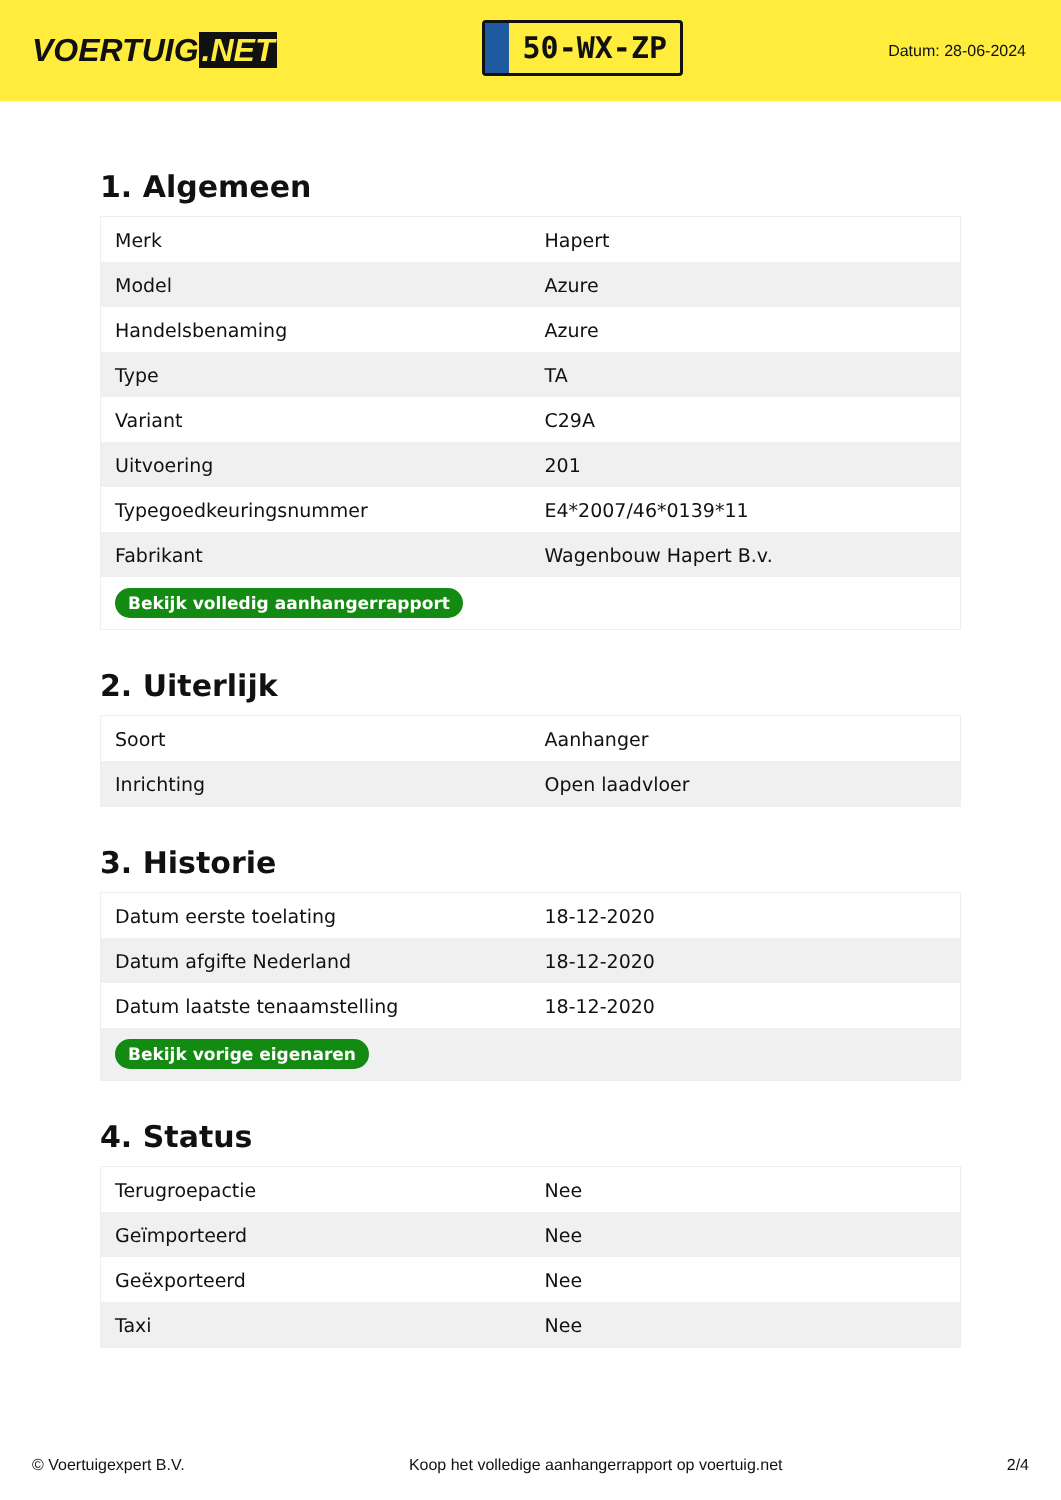VOERTUIG.NET
50-WX-ZP
Datum: 28-06-2024
1. Algemeen
| Merk | Hapert |
| Model | Azure |
| Handelsbenaming | Azure |
| Type | TA |
| Variant | C29A |
| Uitvoering | 201 |
| Typegoedkeuringsnummer | E4*2007/46*0139*11 |
| Fabrikant | Wagenbouw Hapert B.v. |
| Bekijk volledig aanhangerrapport | |
2. Uiterlijk
| Soort | Aanhanger |
| Inrichting | Open laadvloer |
3. Historie
| Datum eerste toelating | 18-12-2020 |
| Datum afgifte Nederland | 18-12-2020 |
| Datum laatste tenaamstelling | 18-12-2020 |
| Bekijk vorige eigenaren | |
4. Status
| Terugroepactie | Nee |
| Geïmporteerd | Nee |
| Geëxporteerd | Nee |
| Taxi | Nee |
© Voertuigexpert B.V. Koop het volledige aanhangerrapport op voertuig.net 2/4